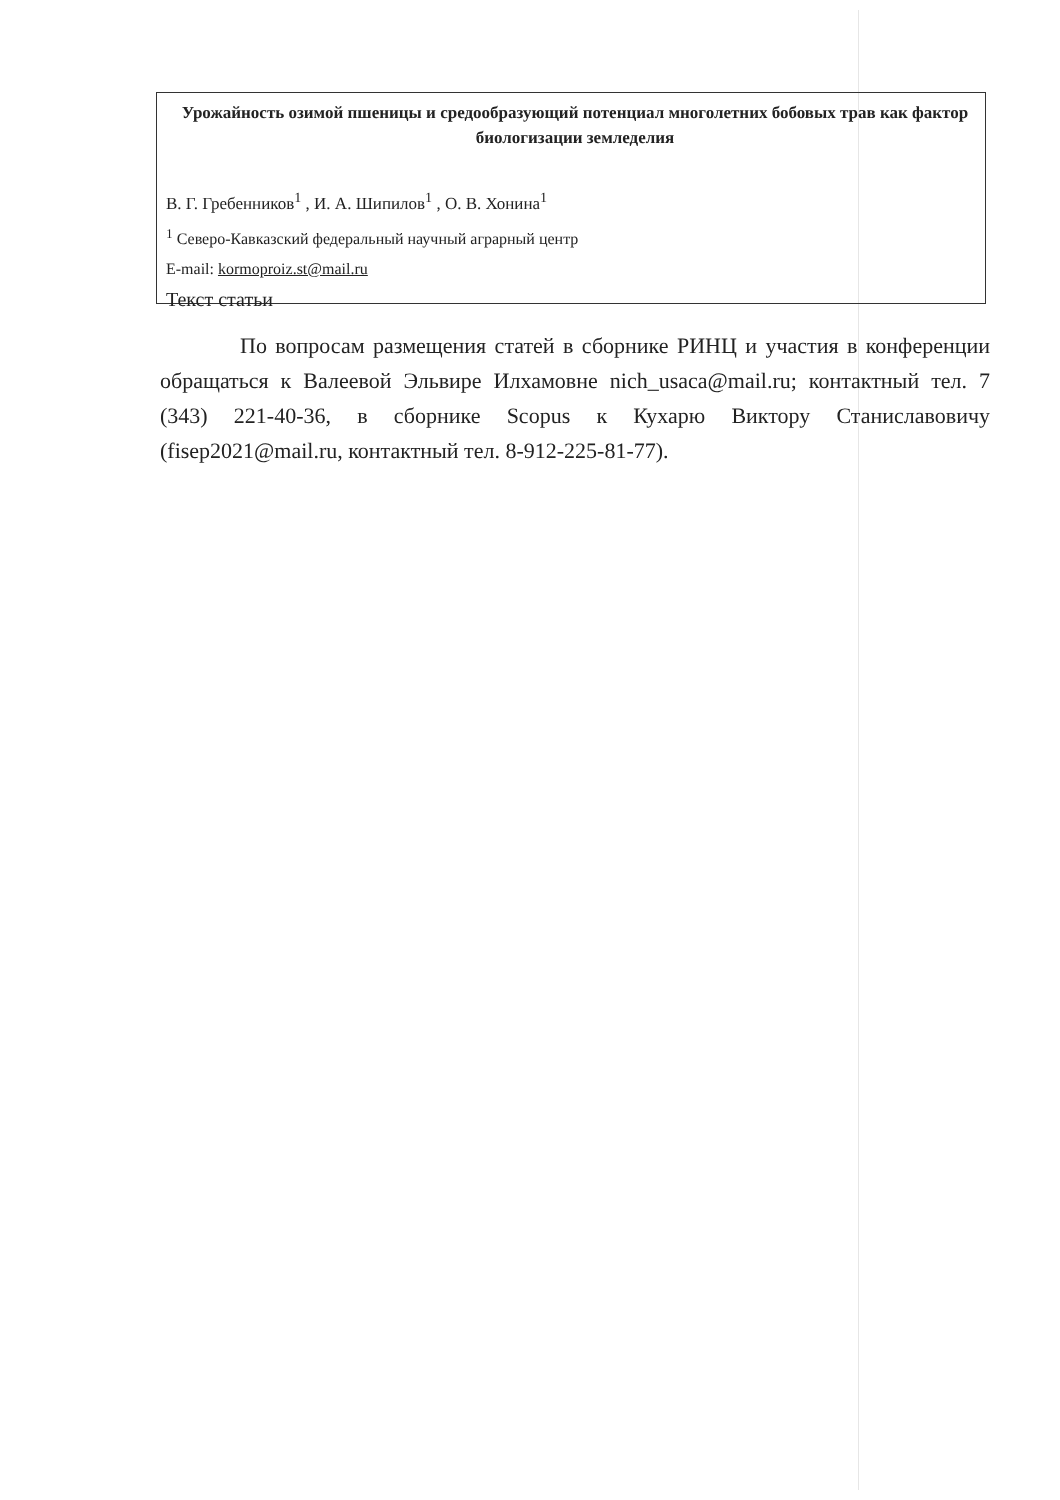Урожайность озимой пшеницы и средообразующий потенциал многолетних бобовых трав как фактор биологизации земледелия
В. Г. Гребенников<sup>1</sup> , И. А. Шипилов<sup>1</sup> , О. В. Хонина<sup>1</sup>
<sup>1</sup> Северо-Кавказский федеральный научный аграрный центр
E-mail: kormoproiz.st@mail.ru
Текст статьи
По вопросам размещения статей в сборнике РИНЦ и участия в конференции обращаться к Валеевой Эльвире Илхамовне nich_usaca@mail.ru; контактный тел. 7 (343) 221-40-36, в сборнике Scopus к Кухарю Виктору Станиславовичу (fisep2021@mail.ru, контактный тел. 8-912-225-81-77).